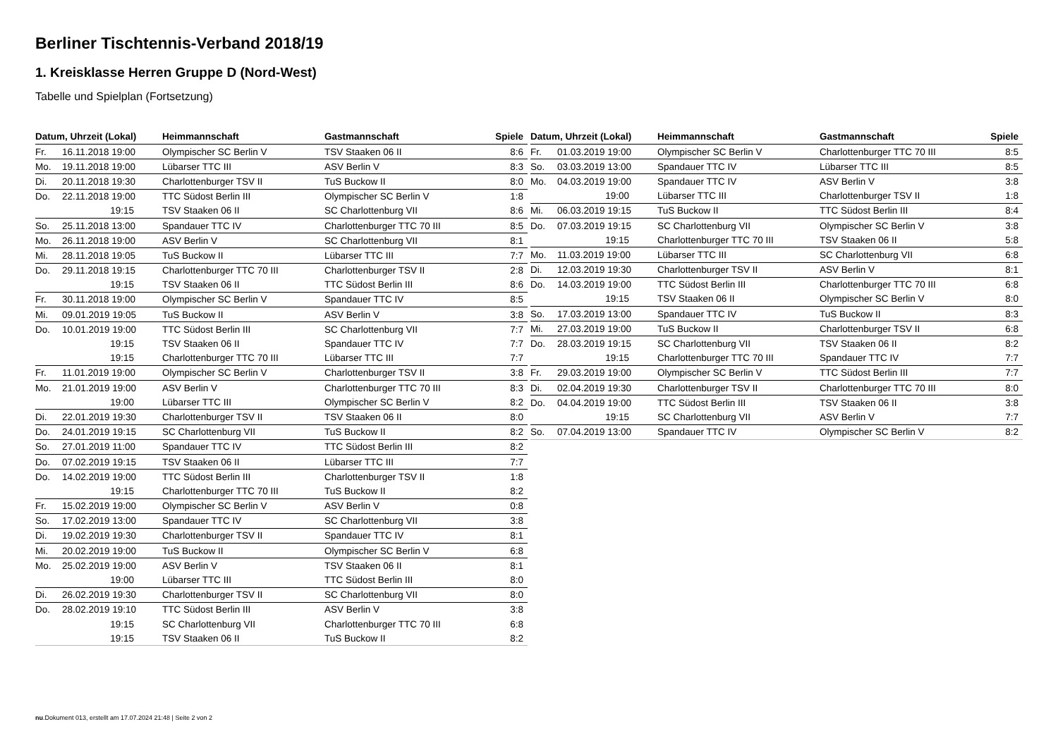Berliner Tischtennis-Verband 2018/19
1. Kreisklasse Herren Gruppe D (Nord-West)
Tabelle und Spielplan (Fortsetzung)
| Datum, Uhrzeit (Lokal) | | Heimmannschaft | Gastmannschaft | Spiele |
| --- | --- | --- | --- | --- |
| Fr. | 16.11.2018 19:00 | Olympischer SC Berlin V | TSV Staaken 06 II | 8:6 |
| Mo. | 19.11.2018 19:00 | Lübarser TTC III | ASV Berlin V | 8:3 |
| Di. | 20.11.2018 19:30 | Charlottenburger TSV II | TuS Buckow II | 8:0 |
| Do. | 22.11.2018 19:00 | TTC Südost Berlin III | Olympischer SC Berlin V | 1:8 |
| | 19:15 | TSV Staaken 06 II | SC Charlottenburg VII | 8:6 |
| So. | 25.11.2018 13:00 | Spandauer TTC IV | Charlottenburger TTC 70 III | 8:5 |
| Mo. | 26.11.2018 19:00 | ASV Berlin V | SC Charlottenburg VII | 8:1 |
| Mi. | 28.11.2018 19:05 | TuS Buckow II | Lübarser TTC III | 7:7 |
| Do. | 29.11.2018 19:15 | Charlottenburger TTC 70 III | Charlottenburger TSV II | 2:8 |
| | 19:15 | TSV Staaken 06 II | TTC Südost Berlin III | 8:6 |
| Fr. | 30.11.2018 19:00 | Olympischer SC Berlin V | Spandauer TTC IV | 8:5 |
| Mi. | 09.01.2019 19:05 | TuS Buckow II | ASV Berlin V | 3:8 |
| Do. | 10.01.2019 19:00 | TTC Südost Berlin III | SC Charlottenburg VII | 7:7 |
| | 19:15 | TSV Staaken 06 II | Spandauer TTC IV | 7:7 |
| | 19:15 | Charlottenburger TTC 70 III | Lübarser TTC III | 7:7 |
| Fr. | 11.01.2019 19:00 | Olympischer SC Berlin V | Charlottenburger TSV II | 3:8 |
| Mo. | 21.01.2019 19:00 | ASV Berlin V | Charlottenburger TTC 70 III | 8:3 |
| | 19:00 | Lübarser TTC III | Olympischer SC Berlin V | 8:2 |
| Di. | 22.01.2019 19:30 | Charlottenburger TSV II | TSV Staaken 06 II | 8:0 |
| Do. | 24.01.2019 19:15 | SC Charlottenburg VII | TuS Buckow II | 8:2 |
| So. | 27.01.2019 11:00 | Spandauer TTC IV | TTC Südost Berlin III | 8:2 |
| Do. | 07.02.2019 19:15 | TSV Staaken 06 II | Lübarser TTC III | 7:7 |
| Do. | 14.02.2019 19:00 | TTC Südost Berlin III | Charlottenburger TSV II | 1:8 |
| | 19:15 | Charlottenburger TTC 70 III | TuS Buckow II | 8:2 |
| Fr. | 15.02.2019 19:00 | Olympischer SC Berlin V | ASV Berlin V | 0:8 |
| So. | 17.02.2019 13:00 | Spandauer TTC IV | SC Charlottenburg VII | 3:8 |
| Di. | 19.02.2019 19:30 | Charlottenburger TSV II | Spandauer TTC IV | 8:1 |
| Mi. | 20.02.2019 19:00 | TuS Buckow II | Olympischer SC Berlin V | 6:8 |
| Mo. | 25.02.2019 19:00 | ASV Berlin V | TSV Staaken 06 II | 8:1 |
| | 19:00 | Lübarser TTC III | TTC Südost Berlin III | 8:0 |
| Di. | 26.02.2019 19:30 | Charlottenburger TSV II | SC Charlottenburg VII | 8:0 |
| Do. | 28.02.2019 19:10 | TTC Südost Berlin III | ASV Berlin V | 3:8 |
| | 19:15 | SC Charlottenburg VII | Charlottenburger TTC 70 III | 6:8 |
| | 19:15 | TSV Staaken 06 II | TuS Buckow II | 8:2 |
| Datum, Uhrzeit (Lokal) | | Heimmannschaft | Gastmannschaft | Spiele |
| --- | --- | --- | --- | --- |
| Fr. | 01.03.2019 19:00 | Olympischer SC Berlin V | Charlottenburger TTC 70 III | 8:5 |
| So. | 03.03.2019 13:00 | Spandauer TTC IV | Lübarser TTC III | 8:5 |
| Mo. | 04.03.2019 19:00 | Spandauer TTC IV | ASV Berlin V | 3:8 |
| | 19:00 | Lübarser TTC III | Charlottenburger TSV II | 1:8 |
| Mi. | 06.03.2019 19:15 | TuS Buckow II | TTC Südost Berlin III | 8:4 |
| Do. | 07.03.2019 19:15 | SC Charlottenburg VII | Olympischer SC Berlin V | 3:8 |
| | 19:15 | Charlottenburger TTC 70 III | TSV Staaken 06 II | 5:8 |
| Mo. | 11.03.2019 19:00 | Lübarser TTC III | SC Charlottenburg VII | 6:8 |
| Di. | 12.03.2019 19:30 | Charlottenburger TSV II | ASV Berlin V | 8:1 |
| Do. | 14.03.2019 19:00 | TTC Südost Berlin III | Charlottenburger TTC 70 III | 6:8 |
| | 19:15 | TSV Staaken 06 II | Olympischer SC Berlin V | 8:0 |
| So. | 17.03.2019 13:00 | Spandauer TTC IV | TuS Buckow II | 8:3 |
| Mi. | 27.03.2019 19:00 | TuS Buckow II | Charlottenburger TSV II | 6:8 |
| Do. | 28.03.2019 19:15 | SC Charlottenburg VII | TSV Staaken 06 II | 8:2 |
| | 19:15 | Charlottenburger TTC 70 III | Spandauer TTC IV | 7:7 |
| Fr. | 29.03.2019 19:00 | Olympischer SC Berlin V | TTC Südost Berlin III | 7:7 |
| Di. | 02.04.2019 19:30 | Charlottenburger TSV II | Charlottenburger TTC 70 III | 8:0 |
| Do. | 04.04.2019 19:00 | TTC Südost Berlin III | TSV Staaken 06 II | 3:8 |
| | 19:15 | SC Charlottenburg VII | ASV Berlin V | 7:7 |
| So. | 07.04.2019 13:00 | Spandauer TTC IV | Olympischer SC Berlin V | 8:2 |
nu.Dokument 013, erstellt am 17.07.2024 21:48 | Seite 2 von 2